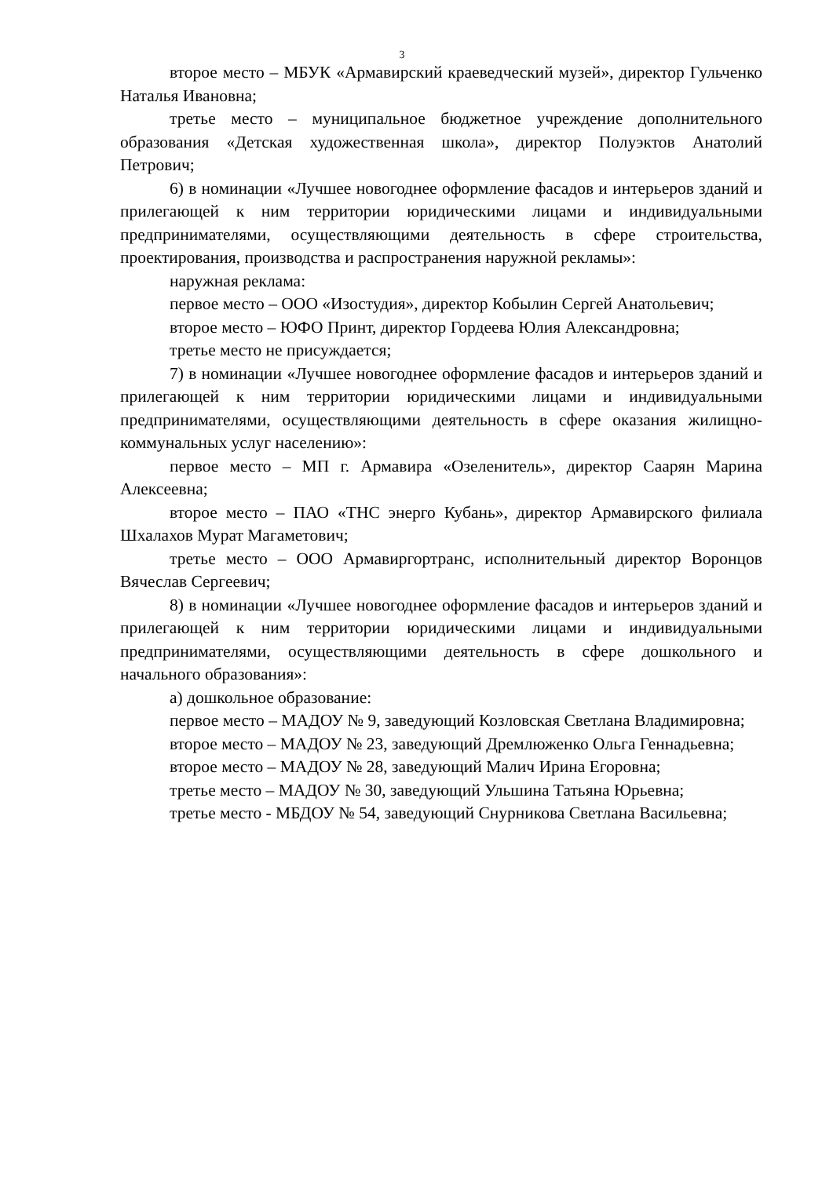3
второе место – МБУК «Армавирский краеведческий музей», директор Гульченко Наталья Ивановна;
третье место – муниципальное бюджетное учреждение дополнительного образования «Детская художественная школа», директор Полуэктов Анатолий Петрович;
6) в номинации «Лучшее новогоднее оформление фасадов и интерьеров зданий и прилегающей к ним территории юридическими лицами и индивидуальными предпринимателями, осуществляющими деятельность в сфере строительства, проектирования, производства и распространения наружной рекламы»:
наружная реклама:
первое место – ООО «Изостудия», директор Кобылин Сергей Анатольевич;
второе место – ЮФО Принт, директор Гордеева Юлия Александровна;
третье место не присуждается;
7) в номинации «Лучшее новогоднее оформление фасадов и интерьеров зданий и прилегающей к ним территории юридическими лицами и индивидуальными предпринимателями, осуществляющими деятельность в сфере оказания жилищно-коммунальных услуг населению»:
первое место – МП г. Армавира «Озеленитель», директор Саарян Марина Алексеевна;
второе место – ПАО «ТНС энерго Кубань», директор Армавирского филиала Шхалахов Мурат Магаметович;
третье место – ООО Армавиргортранс, исполнительный директор Воронцов Вячеслав Сергеевич;
8) в номинации «Лучшее новогоднее оформление фасадов и интерьеров зданий и прилегающей к ним территории юридическими лицами и индивидуальными предпринимателями, осуществляющими деятельность в сфере дошкольного и начального образования»:
а) дошкольное образование:
первое место – МАДОУ № 9, заведующий Козловская Светлана Владимировна;
второе место – МАДОУ № 23, заведующий Дремлюженко Ольга Геннадьевна;
второе место – МАДОУ № 28, заведующий Малич Ирина Егоровна;
третье место – МАДОУ № 30, заведующий Ульшина Татьяна Юрьевна;
третье место - МБДОУ № 54, заведующий Снурникова Светлана Васильевна;